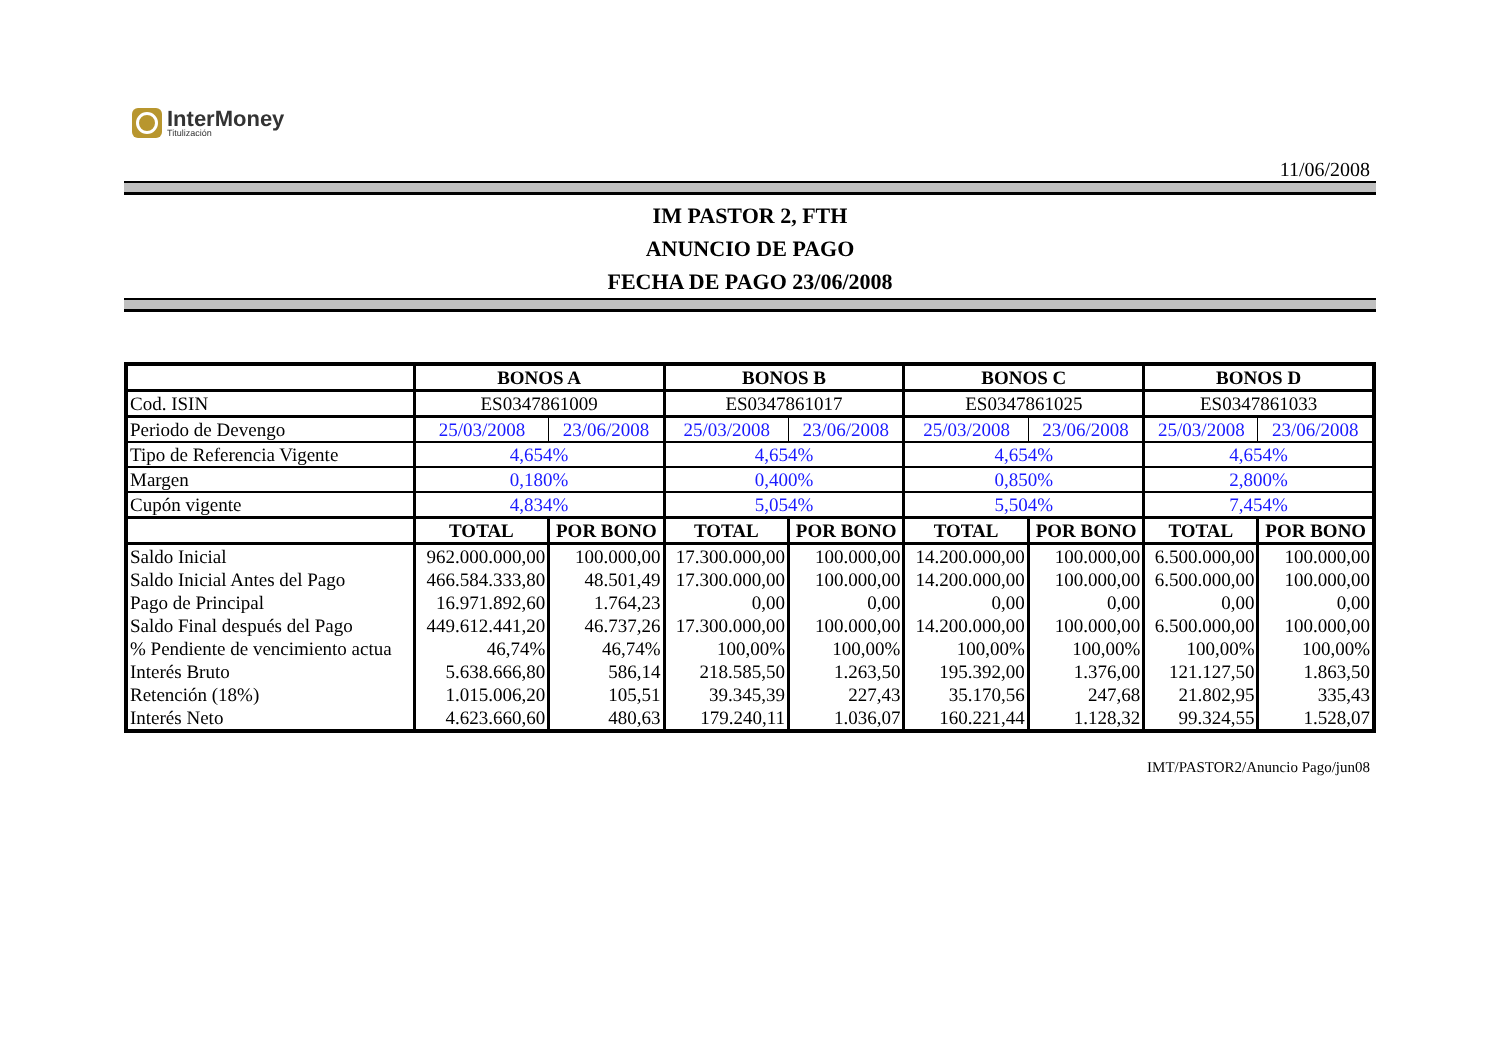InterMoney
Titulización
11/06/2008
IM PASTOR 2, FTH
ANUNCIO DE PAGO
FECHA DE PAGO 23/06/2008
| | BONOS A | | BONOS B | | BONOS C | | BONOS D | |
| --- | --- | --- | --- | --- | --- | --- | --- | --- |
| Cod. ISIN | ES0347861009 | | ES0347861017 | | ES0347861025 | | ES0347861033 | |
| Periodo de Devengo | 25/03/2008 | 23/06/2008 | 25/03/2008 | 23/06/2008 | 25/03/2008 | 23/06/2008 | 25/03/2008 | 23/06/2008 |
| Tipo de Referencia Vigente | 4,654% | | 4,654% | | 4,654% | | 4,654% | |
| Margen | 0,180% | | 0,400% | | 0,850% | | 2,800% | |
| Cupón vigente | 4,834% | | 5,054% | | 5,504% | | 7,454% | |
| | TOTAL | POR BONO | TOTAL | POR BONO | TOTAL | POR BONO | TOTAL | POR BONO |
| Saldo Inicial | 962.000.000,00 | 100.000,00 | 17.300.000,00 | 100.000,00 | 14.200.000,00 | 100.000,00 | 6.500.000,00 | 100.000,00 |
| Saldo Inicial Antes del Pago | 466.584.333,80 | 48.501,49 | 17.300.000,00 | 100.000,00 | 14.200.000,00 | 100.000,00 | 6.500.000,00 | 100.000,00 |
| Pago de Principal | 16.971.892,60 | 1.764,23 | 0,00 | 0,00 | 0,00 | 0,00 | 0,00 | 0,00 |
| Saldo Final después del Pago | 449.612.441,20 | 46.737,26 | 17.300.000,00 | 100.000,00 | 14.200.000,00 | 100.000,00 | 6.500.000,00 | 100.000,00 |
| % Pendiente de vencimiento actua | 46,74% | 46,74% | 100,00% | 100,00% | 100,00% | 100,00% | 100,00% | 100,00% |
| Interés Bruto | 5.638.666,80 | 586,14 | 218.585,50 | 1.263,50 | 195.392,00 | 1.376,00 | 121.127,50 | 1.863,50 |
| Retención (18%) | 1.015.006,20 | 105,51 | 39.345,39 | 227,43 | 35.170,56 | 247,68 | 21.802,95 | 335,43 |
| Interés Neto | 4.623.660,60 | 480,63 | 179.240,11 | 1.036,07 | 160.221,44 | 1.128,32 | 99.324,55 | 1.528,07 |
IMT/PASTOR2/Anuncio Pago/jun08